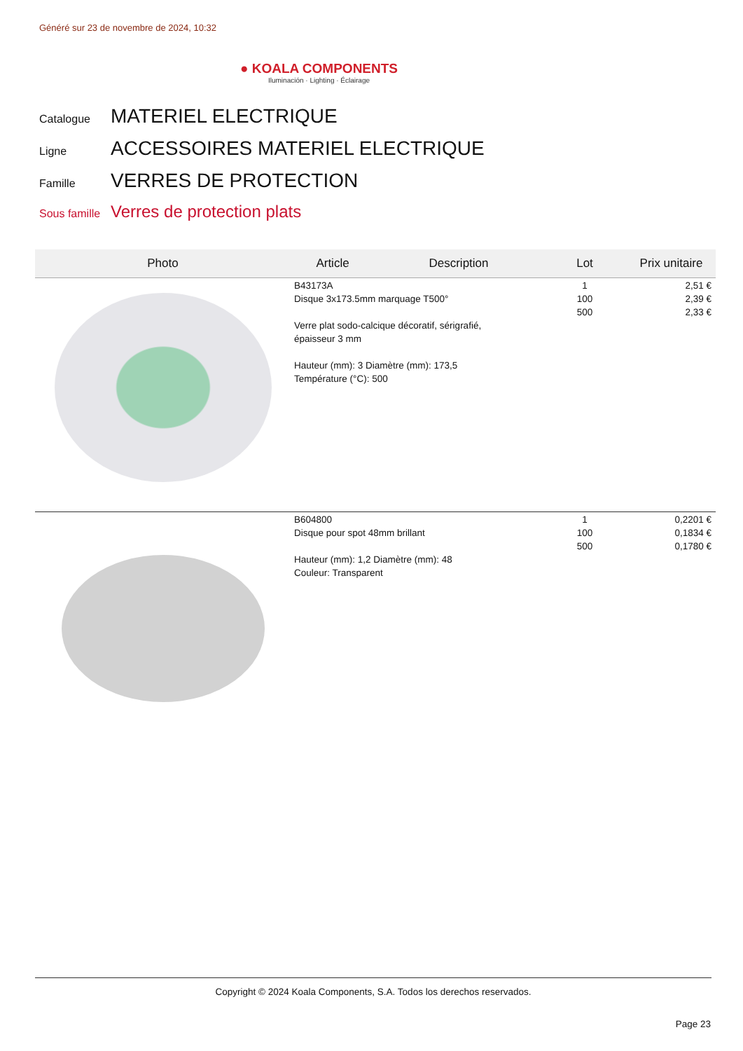Généré sur 23 de novembre de 2024, 10:32
● KOALA COMPONENTS
Iluminación · Lighting · Éclairage
Catalogue MATERIEL ELECTRIQUE
Ligne ACCESSOIRES MATERIEL ELECTRIQUE
Famille VERRES DE PROTECTION
Sous famille Verres de protection plats
| Photo | Article | Description | Lot | Prix unitaire |
| --- | --- | --- | --- | --- |
| | B43173A Disque 3x173.5mm marquage T500° Verre plat sodo-calcique décoratif, sérigrafié, épaisseur 3 mm Hauteur (mm): 3 Diamètre (mm): 173,5 Température (°C): 500 | | 1 100 500 | 2,51 € 2,39 € 2,33 € |
| | B604800 Disque pour spot 48mm brillant Hauteur (mm): 1,2 Diamètre (mm): 48 Couleur: Transparent | | 1 100 500 | 0,2201 € 0,1834 € 0,1780 € |
Copyright © 2024 Koala Components, S.A. Todos los derechos reservados.
Page 23